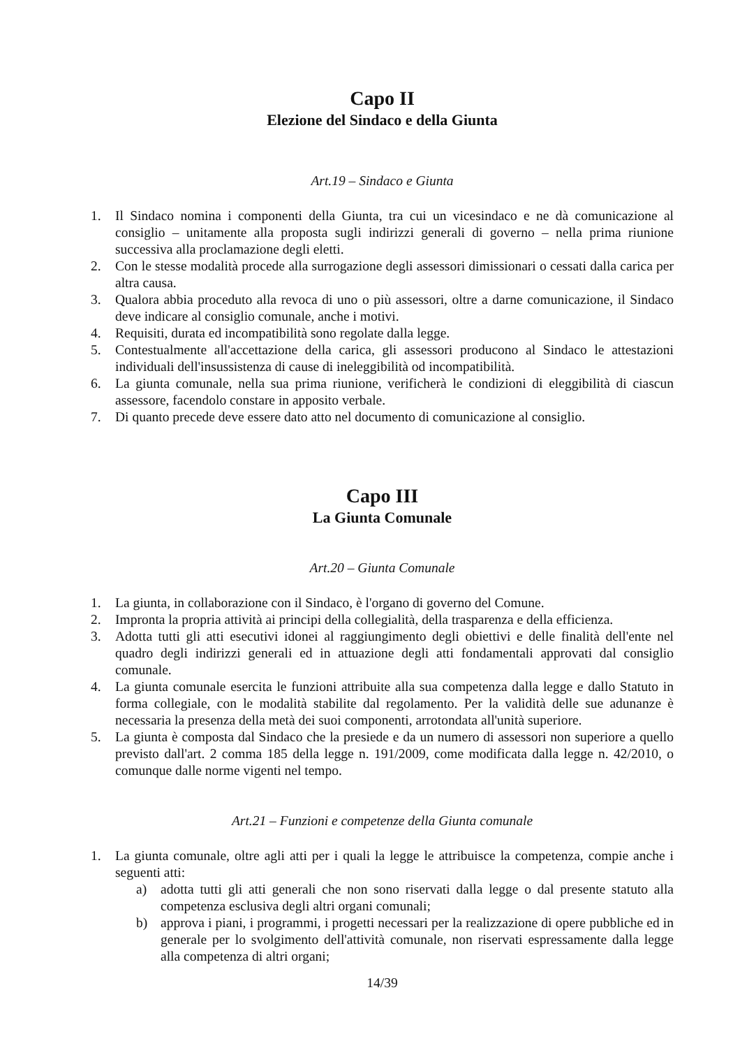Capo II
Elezione del Sindaco e della Giunta
Art.19 – Sindaco e Giunta
1. Il Sindaco nomina i componenti della Giunta, tra cui un vicesindaco e ne dà comunicazione al consiglio – unitamente alla proposta sugli indirizzi generali di governo – nella prima riunione successiva alla proclamazione degli eletti.
2. Con le stesse modalità procede alla surrogazione degli assessori dimissionari o cessati dalla carica per altra causa.
3. Qualora abbia proceduto alla revoca di uno o più assessori, oltre a darne comunicazione, il Sindaco deve indicare al consiglio comunale, anche i motivi.
4. Requisiti, durata ed incompatibilità sono regolate dalla legge.
5. Contestualmente all'accettazione della carica, gli assessori producono al Sindaco le attestazioni individuali dell'insussistenza di cause di ineleggibilità od incompatibilità.
6. La giunta comunale, nella sua prima riunione, verificherà le condizioni di eleggibilità di ciascun assessore, facendolo constare in apposito verbale.
7. Di quanto precede deve essere dato atto nel documento di comunicazione al consiglio.
Capo III
La Giunta Comunale
Art.20 – Giunta Comunale
1. La giunta, in collaborazione con il Sindaco, è l'organo di governo del Comune.
2. Impronta la propria attività ai principi della collegialità, della trasparenza e della efficienza.
3. Adotta tutti gli atti esecutivi idonei al raggiungimento degli obiettivi e delle finalità dell'ente nel quadro degli indirizzi generali ed in attuazione degli atti fondamentali approvati dal consiglio comunale.
4. La giunta comunale esercita le funzioni attribuite alla sua competenza dalla legge e dallo Statuto in forma collegiale, con le modalità stabilite dal regolamento. Per la validità delle sue adunanze è necessaria la presenza della metà dei suoi componenti, arrotondata all'unità superiore.
5. La giunta è composta dal Sindaco che la presiede e da un numero di assessori non superiore a quello previsto dall'art. 2 comma 185 della legge n. 191/2009, come modificata dalla legge n. 42/2010, o comunque dalle norme vigenti nel tempo.
Art.21 – Funzioni e competenze della Giunta comunale
1. La giunta comunale, oltre agli atti per i quali la legge le attribuisce la competenza, compie anche i seguenti atti:
a) adotta tutti gli atti generali che non sono riservati dalla legge o dal presente statuto alla competenza esclusiva degli altri organi comunali;
b) approva i piani, i programmi, i progetti necessari per la realizzazione di opere pubbliche ed in generale per lo svolgimento dell'attività comunale, non riservati espressamente dalla legge alla competenza di altri organi;
14/39